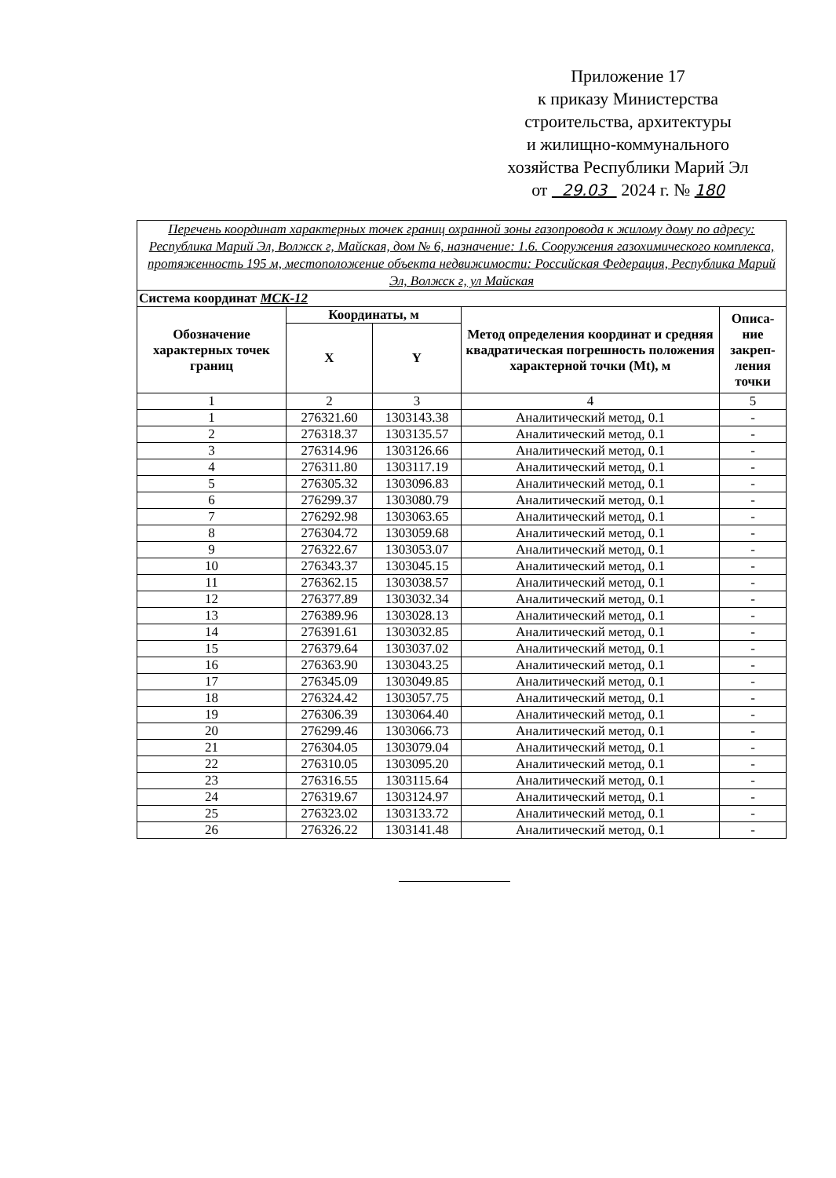Приложение 17
к приказу Министерства
строительства, архитектуры
и жилищно-коммунального
хозяйства Республики Марий Эл
от 29.03 2024 г. № 180
| Перечень координат характерных точек границ охранной зоны газопровода к жилому дому по адресу: Республика Марий Эл, Волжск г, Майская, дом № 6, назначение: 1.6. Сооружения газохимического комплекса, протяженность 195 м, местоположение объекта недвижимости: Российская Федерация, Республика Марий Эл, Волжск г, ул Майская | | | | |
| Система координат МСК-12 | | | | |
| Обозначение характерных точек границ | Координаты, м | | Метод определения координат и средняя квадратическая погрешность положения характерной точки (Mt), м | Описа-ние закреп-ления точки |
| | X | Y | | |
| 1 | 2 | 3 | 4 | 5 |
| 1 | 276321.60 | 1303143.38 | Аналитический метод, 0.1 | - |
| 2 | 276318.37 | 1303135.57 | Аналитический метод, 0.1 | - |
| 3 | 276314.96 | 1303126.66 | Аналитический метод, 0.1 | - |
| 4 | 276311.80 | 1303117.19 | Аналитический метод, 0.1 | - |
| 5 | 276305.32 | 1303096.83 | Аналитический метод, 0.1 | - |
| 6 | 276299.37 | 1303080.79 | Аналитический метод, 0.1 | - |
| 7 | 276292.98 | 1303063.65 | Аналитический метод, 0.1 | - |
| 8 | 276304.72 | 1303059.68 | Аналитический метод, 0.1 | - |
| 9 | 276322.67 | 1303053.07 | Аналитический метод, 0.1 | - |
| 10 | 276343.37 | 1303045.15 | Аналитический метод, 0.1 | - |
| 11 | 276362.15 | 1303038.57 | Аналитический метод, 0.1 | - |
| 12 | 276377.89 | 1303032.34 | Аналитический метод, 0.1 | - |
| 13 | 276389.96 | 1303028.13 | Аналитический метод, 0.1 | - |
| 14 | 276391.61 | 1303032.85 | Аналитический метод, 0.1 | - |
| 15 | 276379.64 | 1303037.02 | Аналитический метод, 0.1 | - |
| 16 | 276363.90 | 1303043.25 | Аналитический метод, 0.1 | - |
| 17 | 276345.09 | 1303049.85 | Аналитический метод, 0.1 | - |
| 18 | 276324.42 | 1303057.75 | Аналитический метод, 0.1 | - |
| 19 | 276306.39 | 1303064.40 | Аналитический метод, 0.1 | - |
| 20 | 276299.46 | 1303066.73 | Аналитический метод, 0.1 | - |
| 21 | 276304.05 | 1303079.04 | Аналитический метод, 0.1 | - |
| 22 | 276310.05 | 1303095.20 | Аналитический метод, 0.1 | - |
| 23 | 276316.55 | 1303115.64 | Аналитический метод, 0.1 | - |
| 24 | 276319.67 | 1303124.97 | Аналитический метод, 0.1 | - |
| 25 | 276323.02 | 1303133.72 | Аналитический метод, 0.1 | - |
| 26 | 276326.22 | 1303141.48 | Аналитический метод, 0.1 | - |